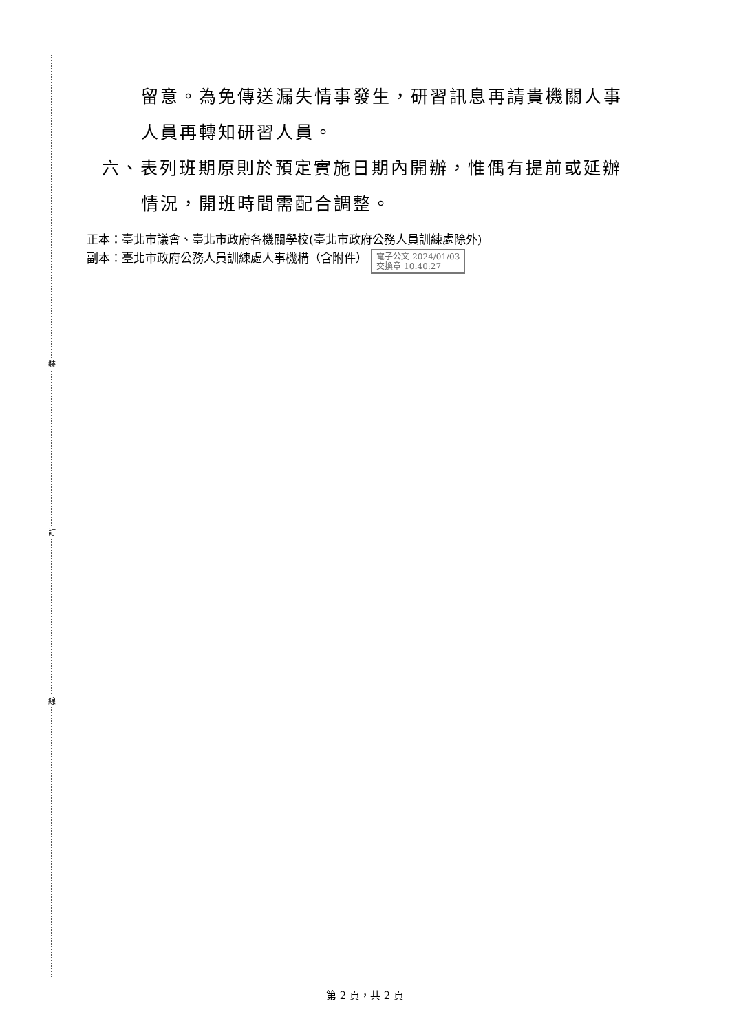裝
訂
線
留意。為免傳送漏失情事發生，研習訊息再請貴機關人事
人員再轉知研習人員。
六、表列班期原則於預定實施日期內開辦，惟偶有提前或延辦
情況，開班時間需配合調整。
正本：臺北市議會、臺北市政府各機關學校(臺北市政府公務人員訓練處除外)
副本：臺北市政府公務人員訓練處人事機構（含附件） 電子公文 2024/01/03
交換章 10:40:27
第 2 頁，共 2 頁